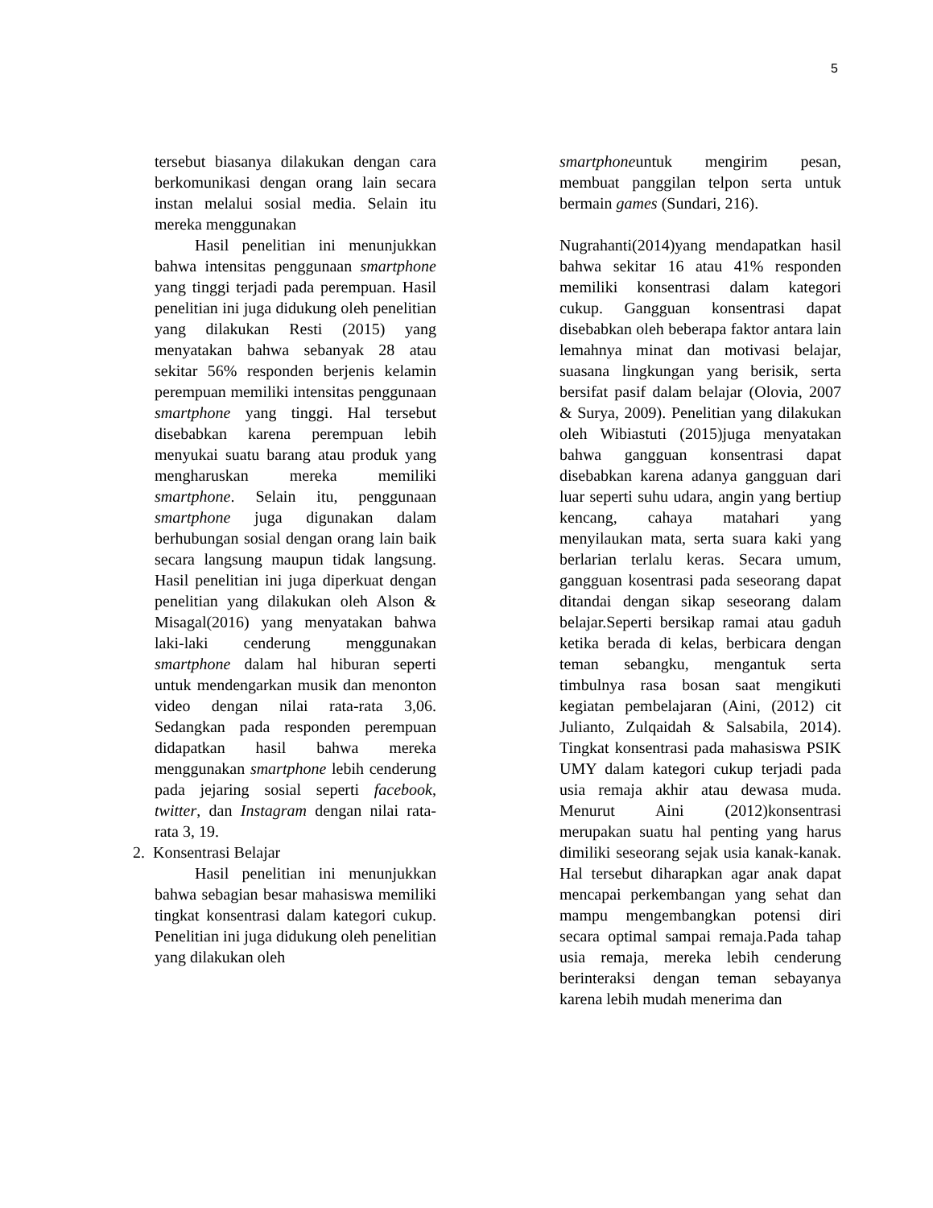5
tersebut biasanya dilakukan dengan cara berkomunikasi dengan orang lain secara instan melalui sosial media. Selain itu mereka menggunakan
Hasil penelitian ini menunjukkan bahwa intensitas penggunaan smartphone yang tinggi terjadi pada perempuan. Hasil penelitian ini juga didukung oleh penelitian yang dilakukan Resti (2015) yang menyatakan bahwa sebanyak 28 atau sekitar 56% responden berjenis kelamin perempuan memiliki intensitas penggunaan smartphone yang tinggi. Hal tersebut disebabkan karena perempuan lebih menyukai suatu barang atau produk yang mengharuskan mereka memiliki smartphone. Selain itu, penggunaan smartphone juga digunakan dalam berhubungan sosial dengan orang lain baik secara langsung maupun tidak langsung. Hasil penelitian ini juga diperkuat dengan penelitian yang dilakukan oleh Alson & Misagal(2016) yang menyatakan bahwa laki-laki cenderung menggunakan smartphone dalam hal hiburan seperti untuk mendengarkan musik dan menonton video dengan nilai rata-rata 3,06. Sedangkan pada responden perempuan didapatkan hasil bahwa mereka menggunakan smartphone lebih cenderung pada jejaring sosial seperti facebook, twitter, dan Instagram dengan nilai rata-rata 3, 19.
2. Konsentrasi Belajar
Hasil penelitian ini menunjukkan bahwa sebagian besar mahasiswa memiliki tingkat konsentrasi dalam kategori cukup. Penelitian ini juga didukung oleh penelitian yang dilakukan oleh
smartphoneuntuk mengirim pesan, membuat panggilan telpon serta untuk bermain games (Sundari, 216).
Nugrahanti(2014)yang mendapatkan hasil bahwa sekitar 16 atau 41% responden memiliki konsentrasi dalam kategori cukup. Gangguan konsentrasi dapat disebabkan oleh beberapa faktor antara lain lemahnya minat dan motivasi belajar, suasana lingkungan yang berisik, serta bersifat pasif dalam belajar (Olovia, 2007 & Surya, 2009). Penelitian yang dilakukan oleh Wibiastuti (2015)juga menyatakan bahwa gangguan konsentrasi dapat disebabkan karena adanya gangguan dari luar seperti suhu udara, angin yang bertiup kencang, cahaya matahari yang menyilaukan mata, serta suara kaki yang berlarian terlalu keras. Secara umum, gangguan kosentrasi pada seseorang dapat ditandai dengan sikap seseorang dalam belajar.Seperti bersikap ramai atau gaduh ketika berada di kelas, berbicara dengan teman sebangku, mengantuk serta timbulnya rasa bosan saat mengikuti kegiatan pembelajaran (Aini, (2012) cit Julianto, Zulqaidah & Salsabila, 2014). Tingkat konsentrasi pada mahasiswa PSIK UMY dalam kategori cukup terjadi pada usia remaja akhir atau dewasa muda. Menurut Aini (2012)konsentrasi merupakan suatu hal penting yang harus dimiliki seseorang sejak usia kanak-kanak. Hal tersebut diharapkan agar anak dapat mencapai perkembangan yang sehat dan mampu mengembangkan potensi diri secara optimal sampai remaja.Pada tahap usia remaja, mereka lebih cenderung berinteraksi dengan teman sebayanya karena lebih mudah menerima dan